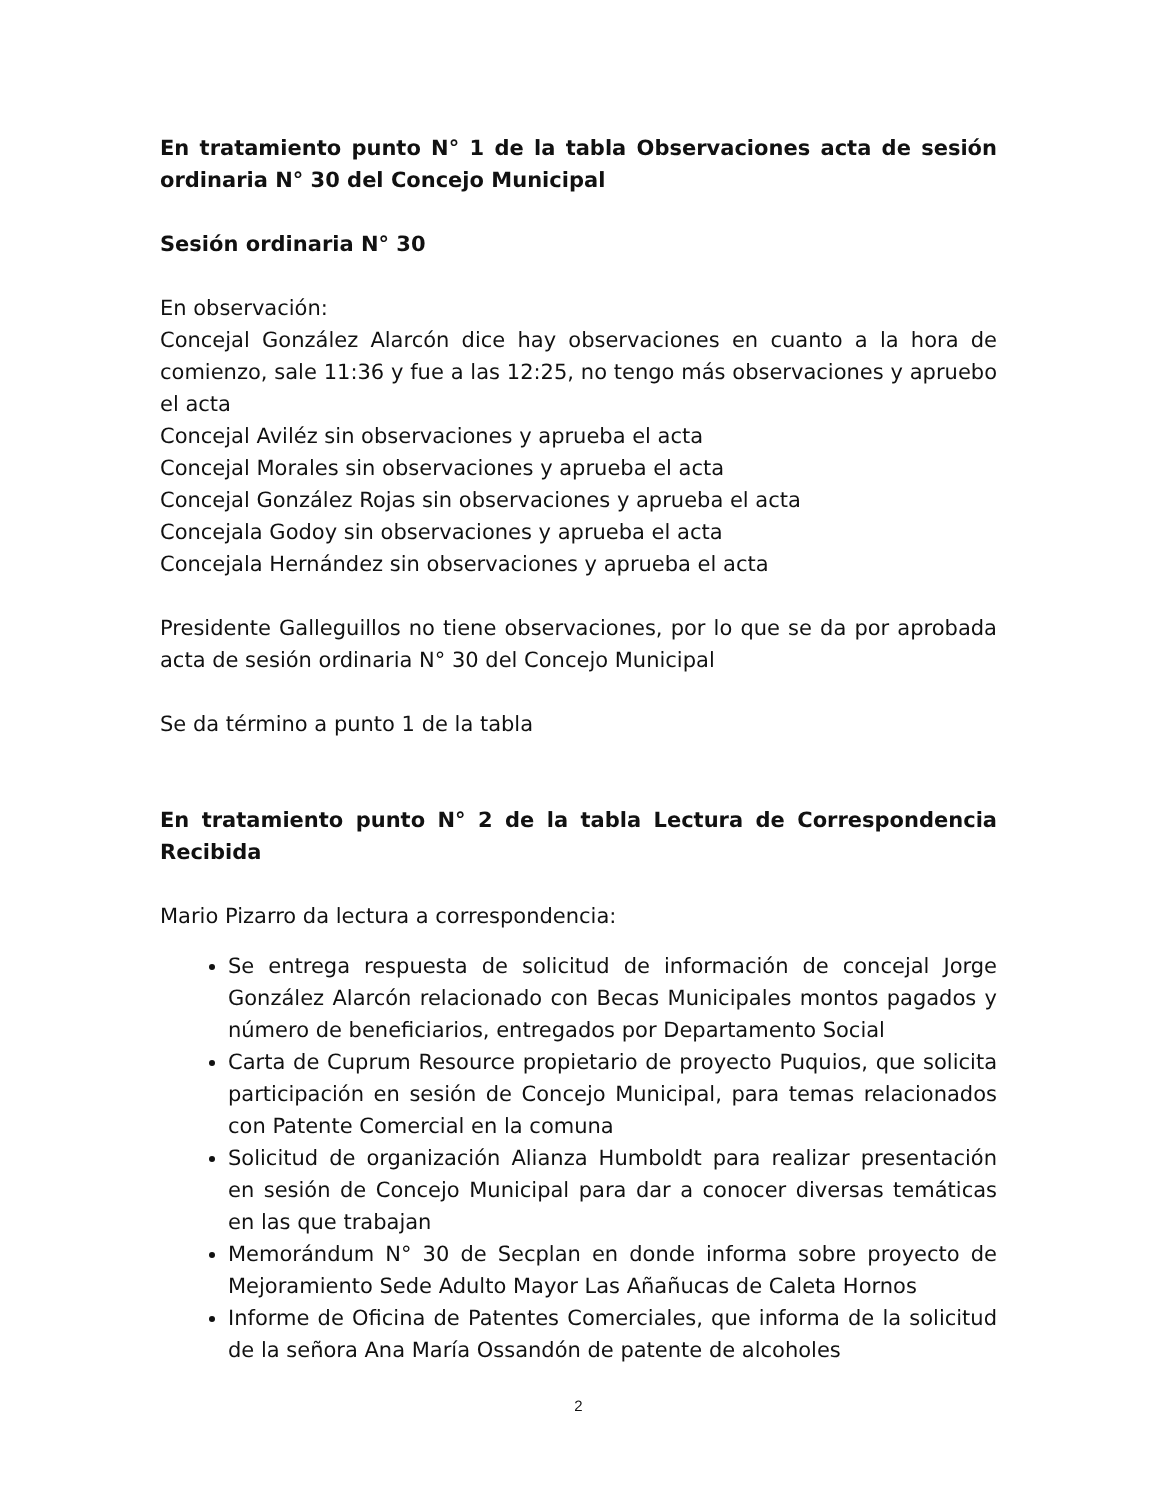En tratamiento punto N° 1 de la tabla Observaciones acta de sesión ordinaria N° 30 del Concejo Municipal
Sesión ordinaria N° 30
En observación:
Concejal González Alarcón dice hay observaciones en cuanto a la hora de comienzo, sale 11:36 y fue a las 12:25, no tengo más observaciones y apruebo el acta
Concejal Aviléz sin observaciones y aprueba el acta
Concejal Morales sin observaciones y aprueba el acta
Concejal González Rojas sin observaciones y aprueba el acta
Concejala Godoy sin observaciones y aprueba el acta
Concejala Hernández sin observaciones y aprueba el acta
Presidente Galleguillos no tiene observaciones, por lo que se da por aprobada acta de sesión ordinaria N° 30 del Concejo Municipal
Se da término a punto 1 de la tabla
En tratamiento punto N° 2 de la tabla Lectura de Correspondencia Recibida
Mario Pizarro da lectura a correspondencia:
Se entrega respuesta de solicitud de información de concejal Jorge González Alarcón relacionado con Becas Municipales montos pagados y número de beneficiarios, entregados por Departamento Social
Carta de Cuprum Resource propietario de proyecto Puquios, que solicita participación en sesión de Concejo Municipal, para temas relacionados con Patente Comercial en la comuna
Solicitud de organización Alianza Humboldt para realizar presentación en sesión de Concejo Municipal para dar a conocer diversas temáticas en las que trabajan
Memorándum N° 30 de Secplan en donde informa sobre proyecto de Mejoramiento Sede Adulto Mayor Las Añañucas de Caleta Hornos
Informe de Oficina de Patentes Comerciales, que informa de la solicitud de la señora Ana María Ossandón de patente de alcoholes
2